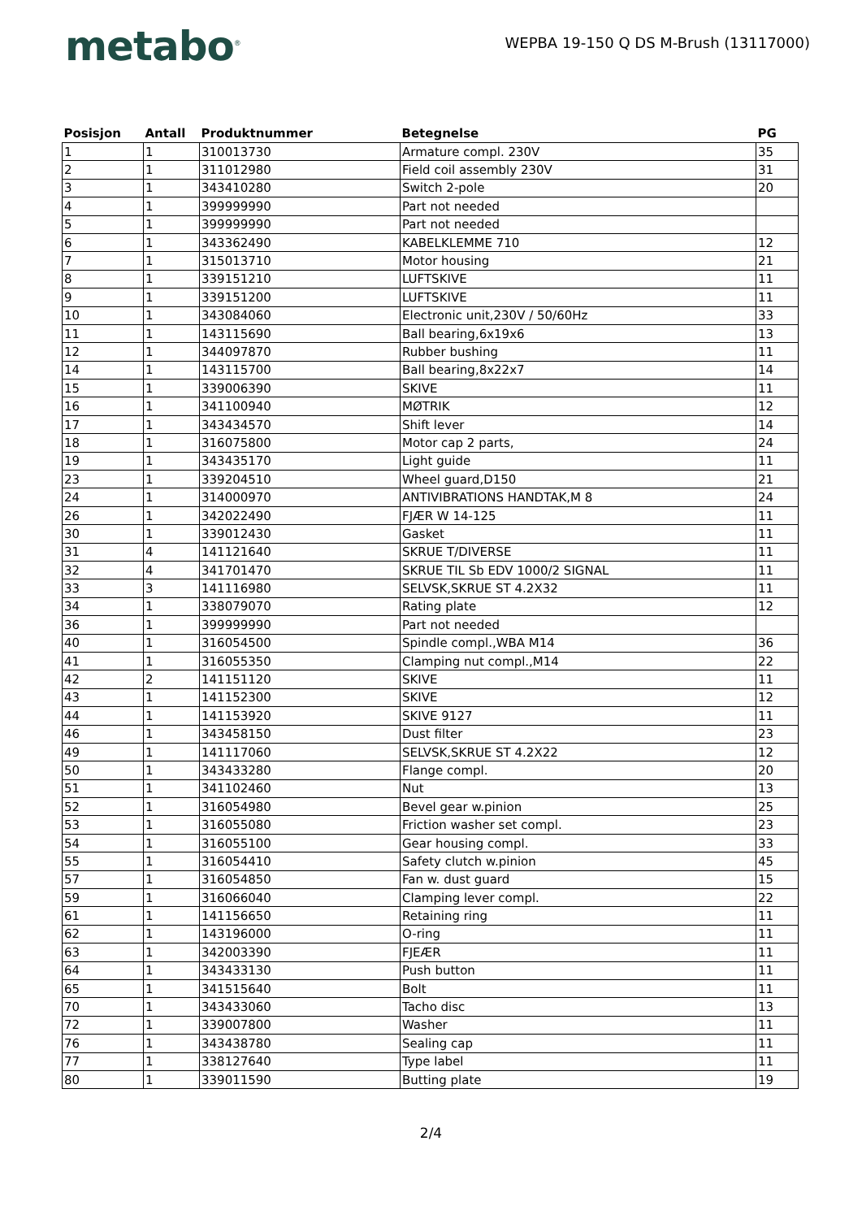metabo<sup>®</sup>
WEPBA 19-150 Q DS M-Brush (13117000)
| Posisjon | Antall | Produktnummer | Betegnelse | PG |
| --- | --- | --- | --- | --- |
| 1 | 1 | 310013730 | Armature compl. 230V | 35 |
| 2 | 1 | 311012980 | Field coil assembly 230V | 31 |
| 3 | 1 | 343410280 | Switch 2-pole | 20 |
| 4 | 1 | 399999990 | Part not needed | |
| 5 | 1 | 399999990 | Part not needed | |
| 6 | 1 | 343362490 | KABELKLEMME 710 | 12 |
| 7 | 1 | 315013710 | Motor housing | 21 |
| 8 | 1 | 339151210 | LUFTSKIVE | 11 |
| 9 | 1 | 339151200 | LUFTSKIVE | 11 |
| 10 | 1 | 343084060 | Electronic unit,230V / 50/60Hz | 33 |
| 11 | 1 | 143115690 | Ball bearing,6x19x6 | 13 |
| 12 | 1 | 344097870 | Rubber bushing | 11 |
| 14 | 1 | 143115700 | Ball bearing,8x22x7 | 14 |
| 15 | 1 | 339006390 | SKIVE | 11 |
| 16 | 1 | 341100940 | MØTRIK | 12 |
| 17 | 1 | 343434570 | Shift lever | 14 |
| 18 | 1 | 316075800 | Motor cap 2 parts, | 24 |
| 19 | 1 | 343435170 | Light guide | 11 |
| 23 | 1 | 339204510 | Wheel guard,D150 | 21 |
| 24 | 1 | 314000970 | ANTIVIBRATIONS HANDTAK,M 8 | 24 |
| 26 | 1 | 342022490 | FJÆR W 14-125 | 11 |
| 30 | 1 | 339012430 | Gasket | 11 |
| 31 | 4 | 141121640 | SKRUE T/DIVERSE | 11 |
| 32 | 4 | 341701470 | SKRUE TIL Sb EDV 1000/2 SIGNAL | 11 |
| 33 | 3 | 141116980 | SELVSK,SKRUE ST 4.2X32 | 11 |
| 34 | 1 | 338079070 | Rating plate | 12 |
| 36 | 1 | 399999990 | Part not needed | |
| 40 | 1 | 316054500 | Spindle compl.,WBA M14 | 36 |
| 41 | 1 | 316055350 | Clamping nut compl.,M14 | 22 |
| 42 | 2 | 141151120 | SKIVE | 11 |
| 43 | 1 | 141152300 | SKIVE | 12 |
| 44 | 1 | 141153920 | SKIVE 9127 | 11 |
| 46 | 1 | 343458150 | Dust filter | 23 |
| 49 | 1 | 141117060 | SELVSK,SKRUE ST 4.2X22 | 12 |
| 50 | 1 | 343433280 | Flange compl. | 20 |
| 51 | 1 | 341102460 | Nut | 13 |
| 52 | 1 | 316054980 | Bevel gear w.pinion | 25 |
| 53 | 1 | 316055080 | Friction washer set compl. | 23 |
| 54 | 1 | 316055100 | Gear housing compl. | 33 |
| 55 | 1 | 316054410 | Safety clutch w.pinion | 45 |
| 57 | 1 | 316054850 | Fan w. dust guard | 15 |
| 59 | 1 | 316066040 | Clamping lever compl. | 22 |
| 61 | 1 | 141156650 | Retaining ring | 11 |
| 62 | 1 | 143196000 | O-ring | 11 |
| 63 | 1 | 342003390 | FJEÆR | 11 |
| 64 | 1 | 343433130 | Push button | 11 |
| 65 | 1 | 341515640 | Bolt | 11 |
| 70 | 1 | 343433060 | Tacho disc | 13 |
| 72 | 1 | 339007800 | Washer | 11 |
| 76 | 1 | 343438780 | Sealing cap | 11 |
| 77 | 1 | 338127640 | Type label | 11 |
| 80 | 1 | 339011590 | Butting plate | 19 |
2/4